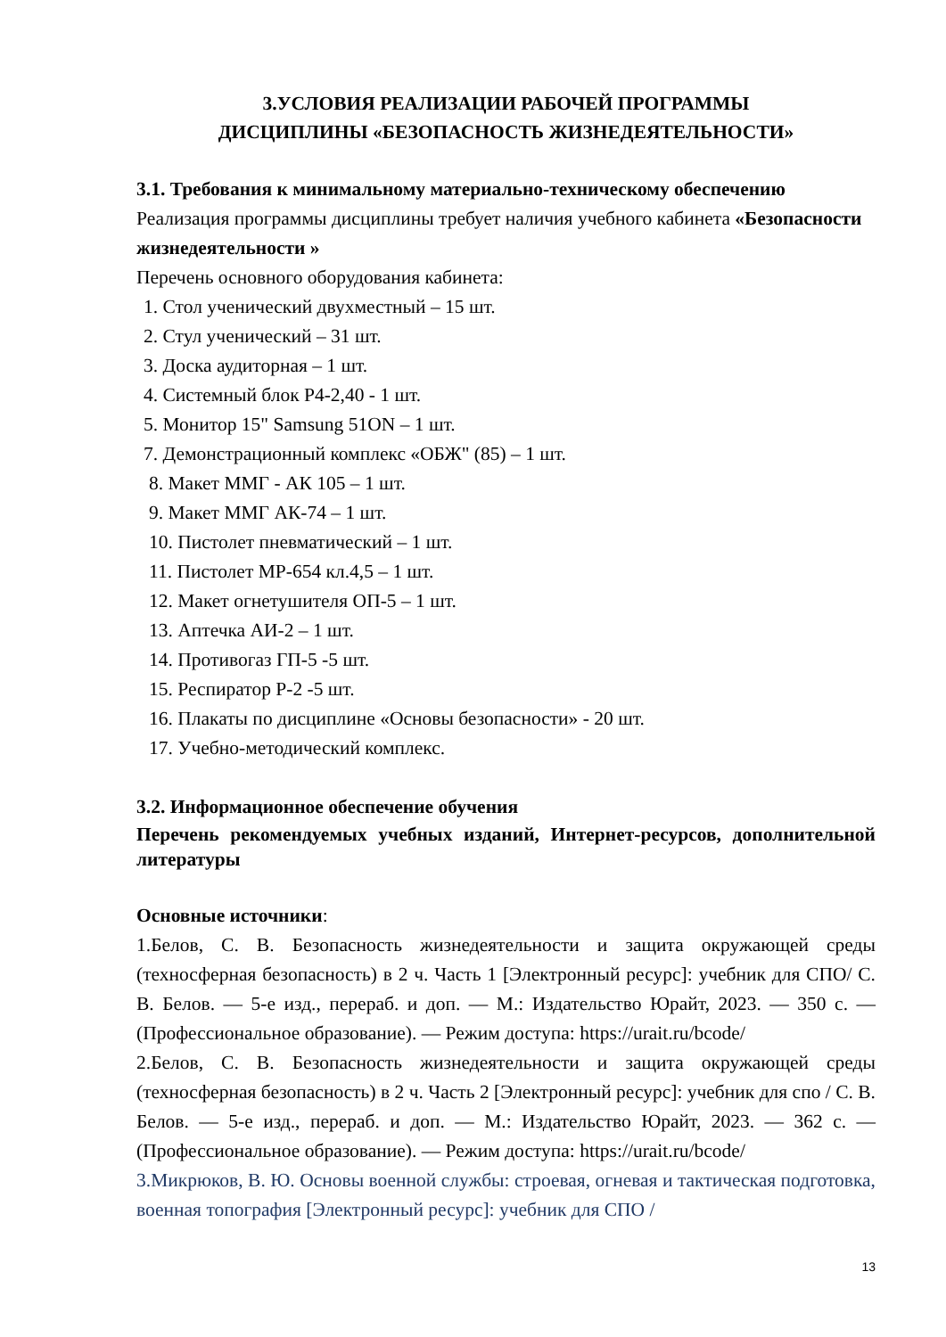3.УСЛОВИЯ РЕАЛИЗАЦИИ РАБОЧЕЙ ПРОГРАММЫ
ДИСЦИПЛИНЫ «БЕЗОПАСНОСТЬ ЖИЗНЕДЕЯТЕЛЬНОСТИ»
3.1. Требования к минимальному материально-техническому обеспечению
Реализация программы дисциплины требует наличия учебного кабинета «Безопасности жизнедеятельности »
Перечень основного оборудования кабинета:
1. Стол ученический двухместный – 15 шт.
2. Стул ученический – 31 шт.
3. Доска аудиторная – 1 шт.
4. Системный блок P4-2,40 - 1 шт.
5. Монитор 15" Samsung 51ON – 1 шт.
7. Демонстрационный комплекс «ОБЖ" (85) – 1 шт.
8. Макет ММГ - АК 105 – 1 шт.
9. Макет ММГ АК-74 – 1 шт.
10. Пистолет пневматический – 1 шт.
11. Пистолет МР-654 кл.4,5 – 1 шт.
12. Макет огнетушителя ОП-5 – 1 шт.
13. Аптечка АИ-2 – 1 шт.
14. Противогаз ГП-5 -5 шт.
15. Респиратор Р-2 -5 шт.
16. Плакаты по дисциплине «Основы безопасности» - 20 шт.
17. Учебно-методический комплекс.
3.2. Информационное обеспечение обучения
Перечень рекомендуемых учебных изданий, Интернет-ресурсов, дополнительной литературы
Основные источники:
1.Белов, С. В. Безопасность жизнедеятельности и защита окружающей среды (техносферная безопасность) в 2 ч. Часть 1 [Электронный ресурс]: учебник для СПО/ С. В. Белов. — 5-е изд., перераб. и доп. — М.: Издательство Юрайт, 2023. — 350 с. — (Профессиональное образование). — Режим доступа: https://urait.ru/bcode/
2.Белов, С. В. Безопасность жизнедеятельности и защита окружающей среды (техносферная безопасность) в 2 ч. Часть 2 [Электронный ресурс]: учебник для спо / С. В. Белов. — 5-е изд., перераб. и доп. — М.: Издательство Юрайт, 2023. — 362 с. — (Профессиональное образование). — Режим доступа: https://urait.ru/bcode/
3.Микрюков, В. Ю. Основы военной службы: строевая, огневая и тактическая подготовка, военная топография [Электронный ресурс]: учебник для СПО /
13